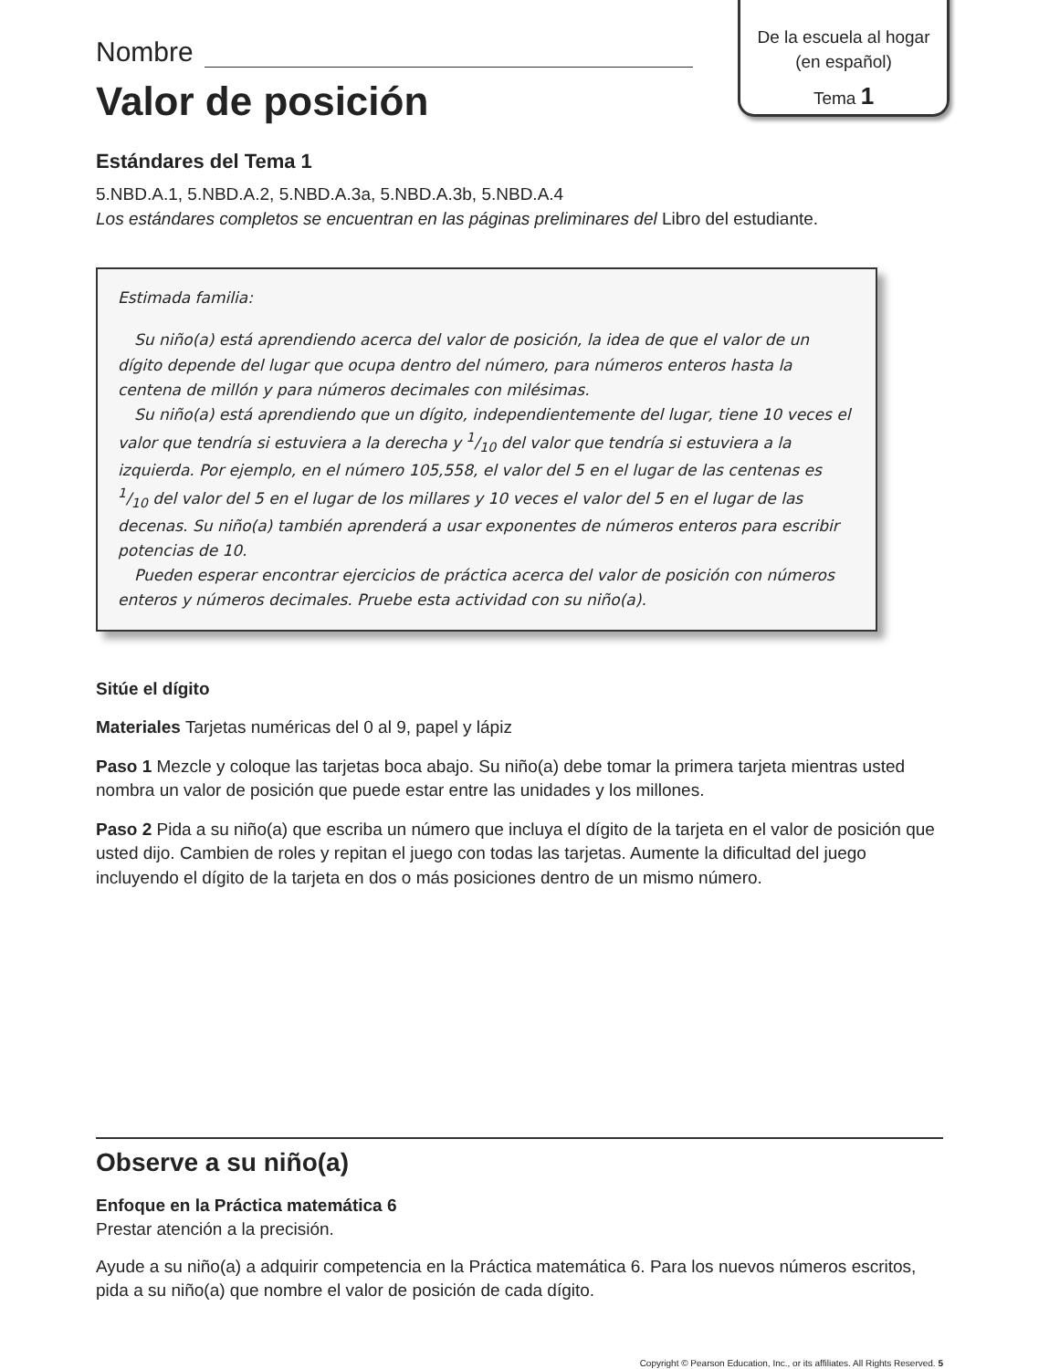De la escuela al hogar
(en español)
Tema 1
Nombre
Valor de posición
Estándares del Tema 1
5.NBD.A.1, 5.NBD.A.2, 5.NBD.A.3a, 5.NBD.A.3b, 5.NBD.A.4
Los estándares completos se encuentran en las páginas preliminares del Libro del estudiante.
Estimada familia:
Su niño(a) está aprendiendo acerca del valor de posición, la idea de que el valor de un dígito depende del lugar que ocupa dentro del número, para números enteros hasta la centena de millón y para números decimales con milésimas.
Su niño(a) está aprendiendo que un dígito, independientemente del lugar, tiene 10 veces el valor que tendría si estuviera a la derecha y 1/10 del valor que tendría si estuviera a la izquierda. Por ejemplo, en el número 105,558, el valor del 5 en el lugar de las centenas es 1/10 del valor del 5 en el lugar de los millares y 10 veces el valor del 5 en el lugar de las decenas. Su niño(a) también aprenderá a usar exponentes de números enteros para escribir potencias de 10.
Pueden esperar encontrar ejercicios de práctica acerca del valor de posición con números enteros y números decimales. Pruebe esta actividad con su niño(a).
Sitúe el dígito
Materiales Tarjetas numéricas del 0 al 9, papel y lápiz
Paso 1 Mezcle y coloque las tarjetas boca abajo. Su niño(a) debe tomar la primera tarjeta mientras usted nombra un valor de posición que puede estar entre las unidades y los millones.
Paso 2 Pida a su niño(a) que escriba un número que incluya el dígito de la tarjeta en el valor de posición que usted dijo. Cambien de roles y repitan el juego con todas las tarjetas. Aumente la dificultad del juego incluyendo el dígito de la tarjeta en dos o más posiciones dentro de un mismo número.
Observe a su niño(a)
Enfoque en la Práctica matemática 6
Prestar atención a la precisión.
Ayude a su niño(a) a adquirir competencia en la Práctica matemática 6. Para los nuevos números escritos, pida a su niño(a) que nombre el valor de posición de cada dígito.
Copyright © Pearson Education, Inc., or its affiliates. All Rights Reserved. 5